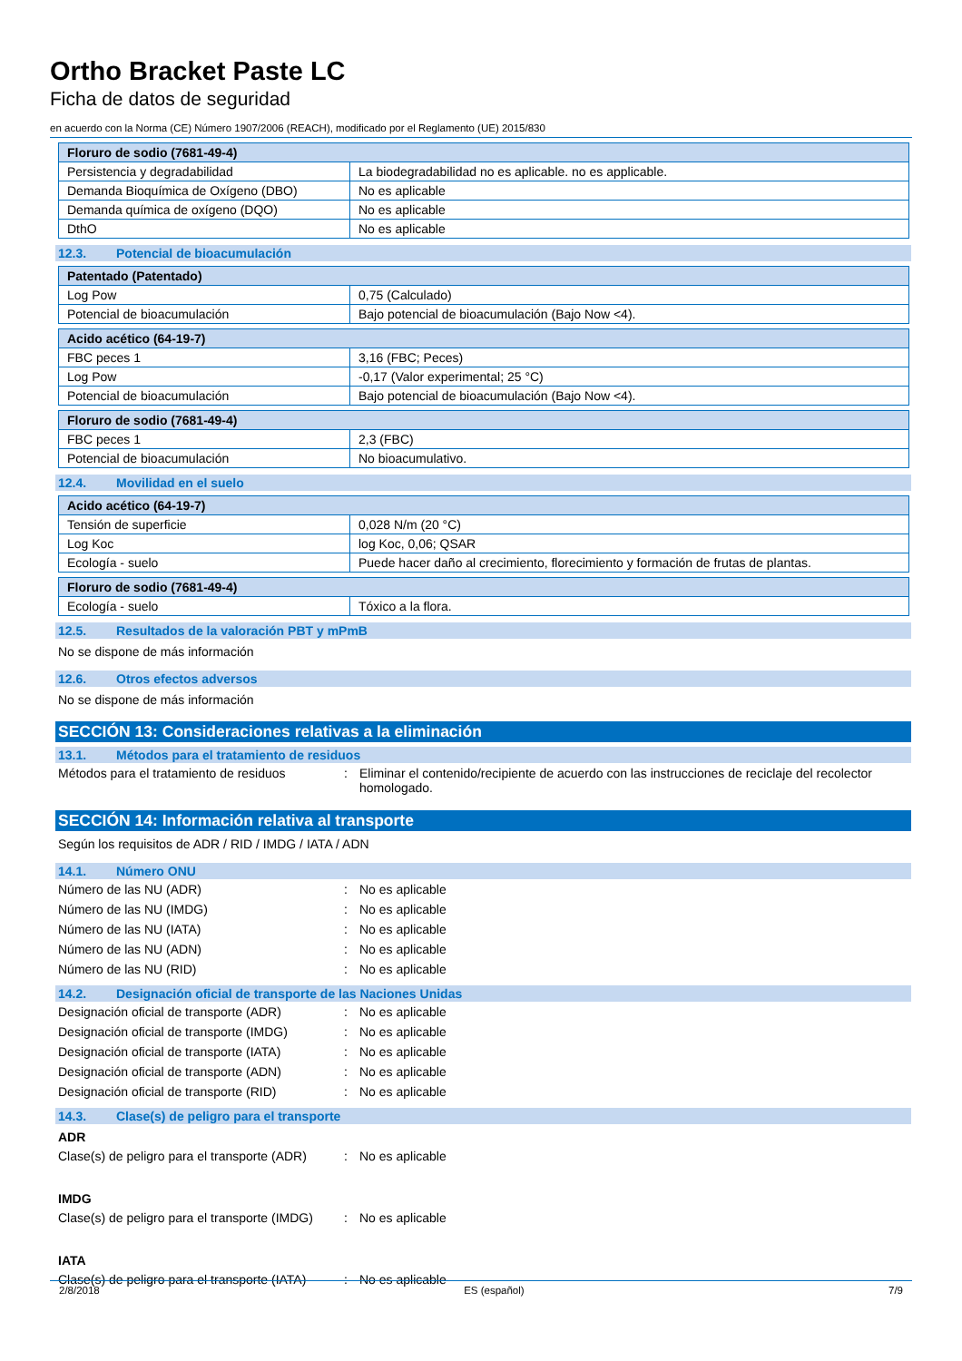Ortho Bracket Paste LC
Ficha de datos de seguridad
en acuerdo con la Norma (CE) Número 1907/2006 (REACH), modificado por el Reglamento (UE) 2015/830
| Floruro de sodio (7681-49-4) | |
| --- | --- |
| Persistencia y degradabilidad | La biodegradabilidad no es aplicable. no es applicable. |
| Demanda Bioquímica de Oxígeno (DBO) | No es aplicable |
| Demanda química de oxígeno (DQO) | No es aplicable |
| DthO | No es aplicable |
12.3. Potencial de bioacumulación
| Patentado (Patentado) | |
| --- | --- |
| Log Pow | 0,75 (Calculado) |
| Potencial de bioacumulación | Bajo potencial de bioacumulación (Bajo Now <4). |
| Acido acético (64-19-7) | |
| --- | --- |
| FBC peces 1 | 3,16 (FBC; Peces) |
| Log Pow | -0,17 (Valor experimental; 25 °C) |
| Potencial de bioacumulación | Bajo potencial de bioacumulación (Bajo Now <4). |
| Floruro de sodio (7681-49-4) | |
| --- | --- |
| FBC peces 1 | 2,3 (FBC) |
| Potencial de bioacumulación | No bioacumulativo. |
12.4. Movilidad en el suelo
| Acido acético (64-19-7) | |
| --- | --- |
| Tensión de superficie | 0,028 N/m (20 °C) |
| Log Koc | log Koc, 0,06; QSAR |
| Ecología - suelo | Puede hacer daño al crecimiento, florecimiento y formación de frutas de plantas. |
| Floruro de sodio (7681-49-4) | |
| --- | --- |
| Ecología - suelo | Tóxico a la flora. |
12.5. Resultados de la valoración PBT y mPmB
No se dispone de más información
12.6. Otros efectos adversos
No se dispone de más información
SECCIÓN 13: Consideraciones relativas a la eliminación
13.1. Métodos para el tratamiento de residuos
Métodos para el tratamiento de residuos
: Eliminar el contenido/recipiente de acuerdo con las instrucciones de reciclaje del recolector homologado.
SECCIÓN 14: Información relativa al transporte
Según los requisitos de ADR / RID / IMDG / IATA / ADN
14.1. Número ONU
Número de las NU (ADR) : No es aplicable
Número de las NU (IMDG) : No es aplicable
Número de las NU (IATA) : No es aplicable
Número de las NU (ADN) : No es aplicable
Número de las NU (RID) : No es aplicable
14.2. Designación oficial de transporte de las Naciones Unidas
Designación oficial de transporte (ADR)
: No es aplicable
Designación oficial de transporte (IMDG)
: No es aplicable
Designación oficial de transporte (IATA)
: No es aplicable
Designación oficial de transporte (ADN)
: No es aplicable
Designación oficial de transporte (RID)
: No es aplicable
14.3. Clase(s) de peligro para el transporte
ADR
Clase(s) de peligro para el transporte (ADR)
: No es aplicable
IMDG
Clase(s) de peligro para el transporte (IMDG)
: No es aplicable
IATA
Clase(s) de peligro para el transporte (IATA)
: No es aplicable
2/8/2018 ES (español) 7/9